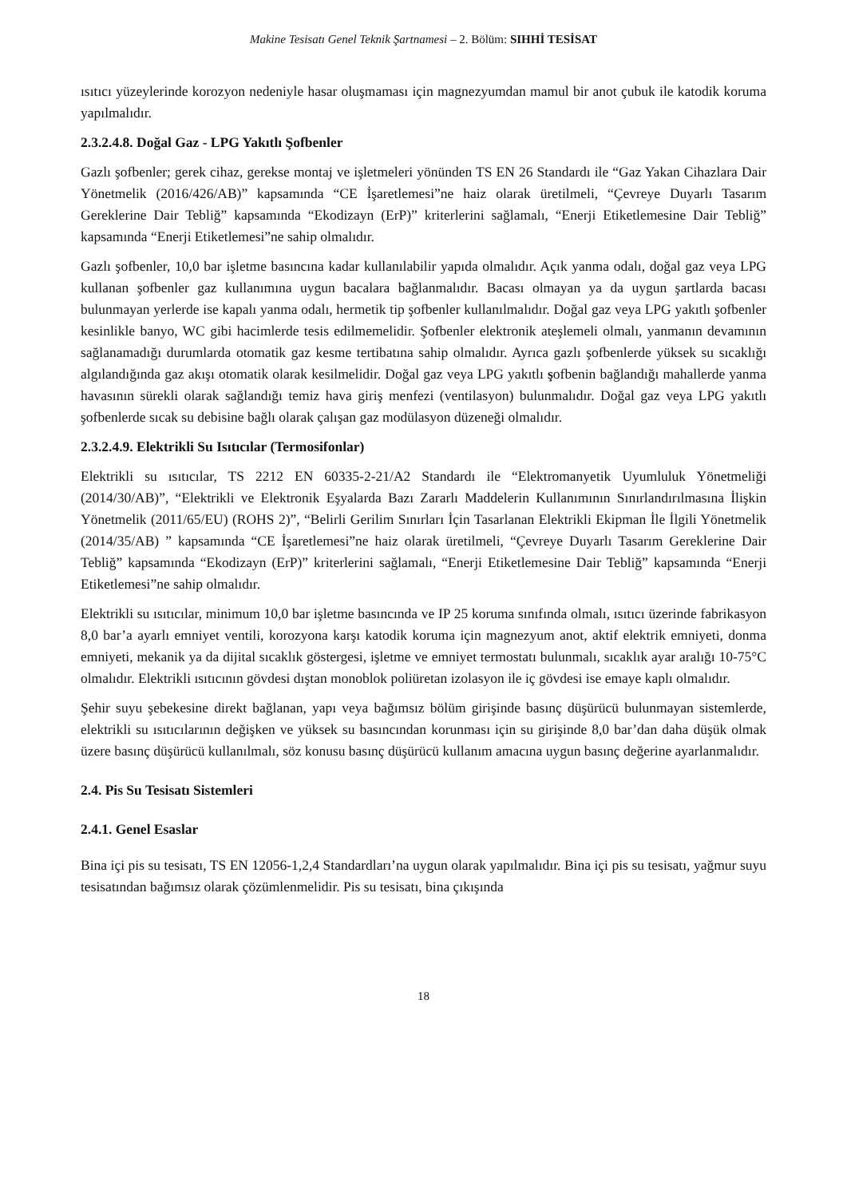Makine Tesisatı Genel Teknik Şartnamesi – 2. Bölüm: SIHHİ TESİSAT
ısıtıcı yüzeylerinde korozyon nedeniyle hasar oluşmaması için magnezyumdan mamul bir anot çubuk ile katodik koruma yapılmalıdır.
2.3.2.4.8. Doğal Gaz - LPG Yakıtlı Şofbenler
Gazlı şofbenler; gerek cihaz, gerekse montaj ve işletmeleri yönünden TS EN 26 Standardı ile “Gaz Yakan Cihazlara Dair Yönetmelik (2016/426/AB)” kapsamında “CE İşaretlemesi”ne haiz olarak üretilmeli, “Çevreye Duyarlı Tasarım Gereklerine Dair Tebliğ” kapsamında “Ekodizayn (ErP)” kriterlerini sağlamalı, “Enerji Etiketlemesine Dair Tebliğ” kapsamında “Enerji Etiketlemesi”ne sahip olmalıdır.
Gazlı şofbenler, 10,0 bar işletme basıncına kadar kullanılabilir yapıda olmalıdır. Açık yanma odalı, doğal gaz veya LPG kullanan şofbenler gaz kullanımına uygun bacalara bağlanmalıdır. Bacası olmayan ya da uygun şartlarda bacası bulunmayan yerlerde ise kapalı yanma odalı, hermetik tip şofbenler kullanılmalıdır. Doğal gaz veya LPG yakıtlı şofbenler kesinlikle banyo, WC gibi hacimlerde tesis edilmemelidir. Şofbenler elektronik ateşlemeli olmalı, yanmanın devamının sağlanamadığı durumlarda otomatik gaz kesme tertibatına sahip olmalıdır. Ayrıca gazlı şofbenlerde yüksek su sıcaklığı algılandığında gaz akışı otomatik olarak kesilmelidir. Doğal gaz veya LPG yakıtlı şofbenin bağlandığı mahallerde yanma havasının sürekli olarak sağlandığı temiz hava giriş menfezi (ventilasyon) bulunmalıdır. Doğal gaz veya LPG yakıtlı şofbenlerde sıcak su debisine bağlı olarak çalışan gaz modülasyon düzeneği olmalıdır.
2.3.2.4.9. Elektrikli Su Isıtıcılar (Termosifonlar)
Elektrikli su ısıtıcılar, TS 2212 EN 60335-2-21/A2 Standardı ile “Elektromanyetik Uyumluluk Yönetmeliği (2014/30/AB)”, “Elektrikli ve Elektronik Eşyalarda Bazı Zararlı Maddelerin Kullanımının Sınırlandırılmasına İlişkin Yönetmelik (2011/65/EU) (ROHS 2)”, “Belirli Gerilim Sınırları İçin Tasarlanan Elektrikli Ekipman İle İlgili Yönetmelik (2014/35/AB) ” kapsamında “CE İşaretlemesi”ne haiz olarak üretilmeli, “Çevreye Duyarlı Tasarım Gereklerine Dair Tebliğ” kapsamında “Ekodizayn (ErP)” kriterlerini sağlamalı, “Enerji Etiketlemesine Dair Tebliğ” kapsamında “Enerji Etiketlemesi”ne sahip olmalıdır.
Elektrikli su ısıtıcılar, minimum 10,0 bar işletme basıncında ve IP 25 koruma sınıfında olmalı, ısıtıcı üzerinde fabrikasyon 8,0 bar’a ayarlı emniyet ventili, korozyona karşı katodik koruma için magnezyum anot, aktif elektrik emniyeti, donma emniyeti, mekanik ya da dijital sıcaklık göstergesi, işletme ve emniyet termostatı bulunmalı, sıcaklık ayar aralığı 10-75°C olmalıdır. Elektrikli ısıtıcının gövdesi dıştan monoblok poliüretan izolasyon ile iç gövdesi ise emaye kaplı olmalıdır.
Şehir suyu şebekesine direkt bağlanan, yapı veya bağımsız bölüm girişinde basınç düşürücü bulunmayan sistemlerde, elektrikli su ısıtıcılarının değişken ve yüksek su basıncından korunması için su girişinde 8,0 bar’dan daha düşük olmak üzere basınç düşürücü kullanılmalı, söz konusu basınç düşürücü kullanım amacına uygun basınç değerine ayarlanmalıdır.
2.4. Pis Su Tesisatı Sistemleri
2.4.1. Genel Esaslar
Bina içi pis su tesisatı, TS EN 12056-1,2,4 Standardları’na uygun olarak yapılmalıdır. Bina içi pis su tesisatı, yağmur suyu tesisatından bağımsız olarak çözümlenmelidir. Pis su tesisatı, bina çıkışında
18